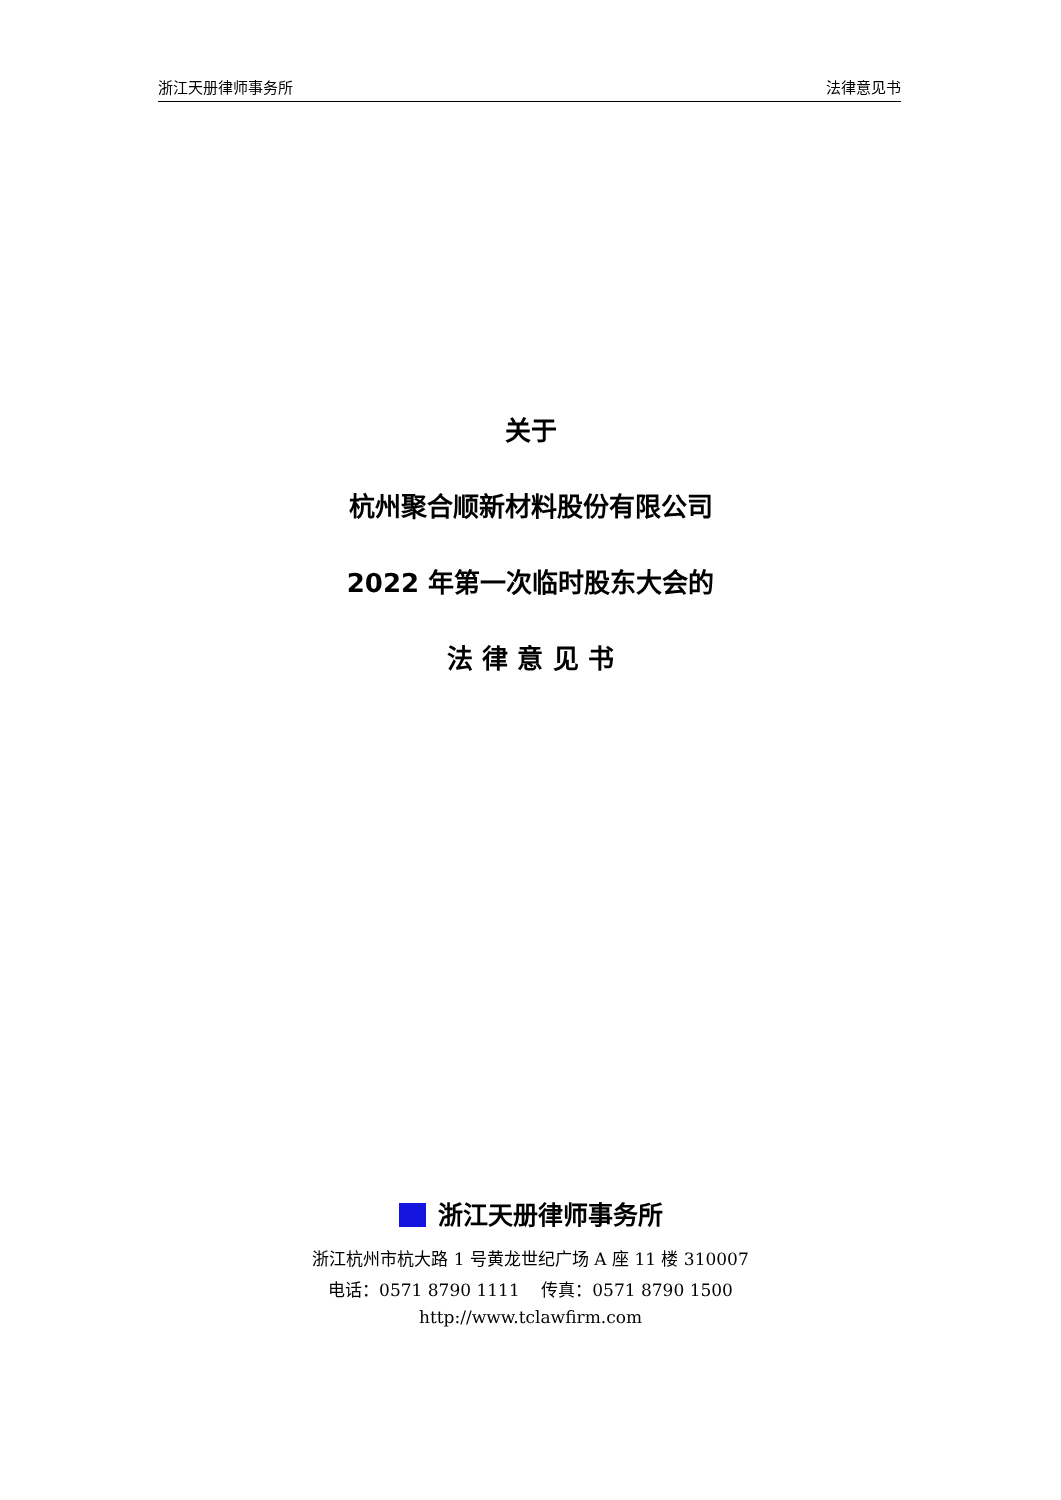浙江天册律师事务所 法律意见书
关于
杭州聚合顺新材料股份有限公司
2022 年第一次临时股东大会的
法 律 意 见 书
浙江天册律师事务所
浙江杭州市杭大路 1 号黄龙世纪广场 A 座 11 楼 310007
电话：0571 8790 1111 传真：0571 8790 1500
http://www.tclawfirm.com